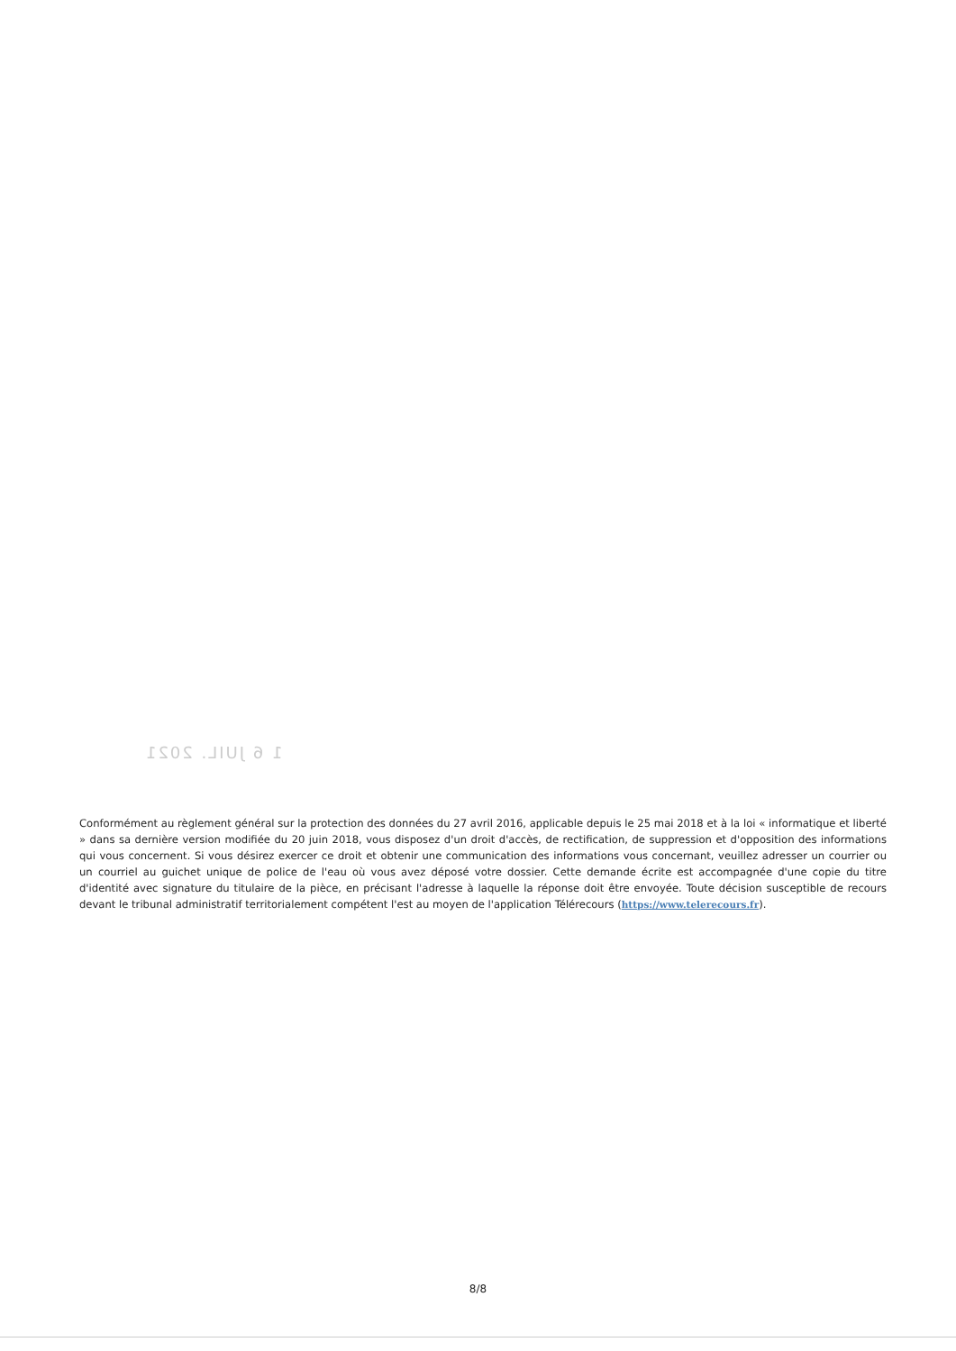1 6 JUIL. 2021
Conformément au règlement général sur la protection des données du 27 avril 2016, applicable depuis le 25 mai 2018 et à la loi « informatique et liberté » dans sa dernière version modifiée du 20 juin 2018, vous disposez d'un droit d'accès, de rectification, de suppression et d'opposition des informations qui vous concernent. Si vous désirez exercer ce droit et obtenir une communication des informations vous concernant, veuillez adresser un courrier ou un courriel au guichet unique de police de l'eau où vous avez déposé votre dossier. Cette demande écrite est accompagnée d'une copie du titre d'identité avec signature du titulaire de la pièce, en précisant l'adresse à laquelle la réponse doit être envoyée. Toute décision susceptible de recours devant le tribunal administratif territorialement compétent l'est au moyen de l'application Télérecours (https://www.telerecours.fr).
8/8